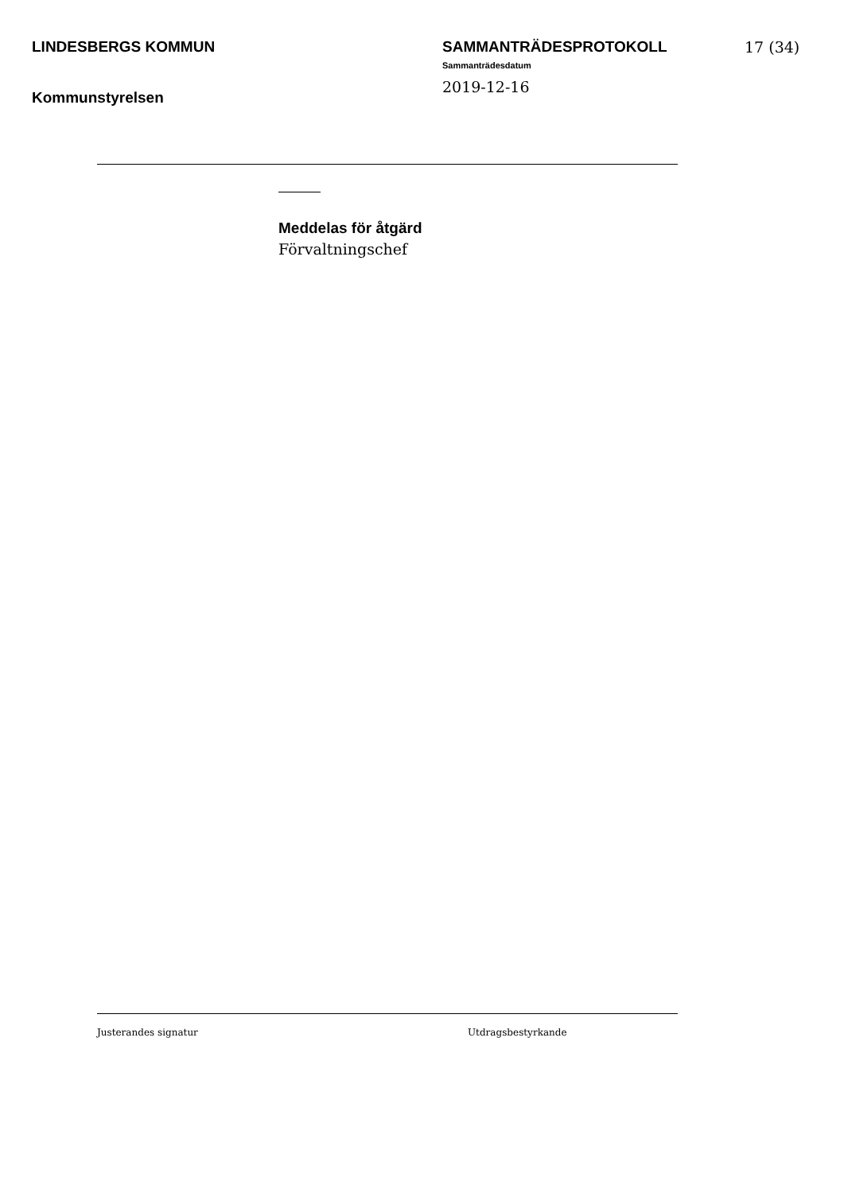LINDESBERGS KOMMUN
Kommunstyrelsen
SAMMANTRÄDESPROTOKOLL
Sammanträdesdatum
2019-12-16
17 (34)
Meddelas för åtgärd
Förvaltningschef
Justerandes signatur Utdragsbestyrkande